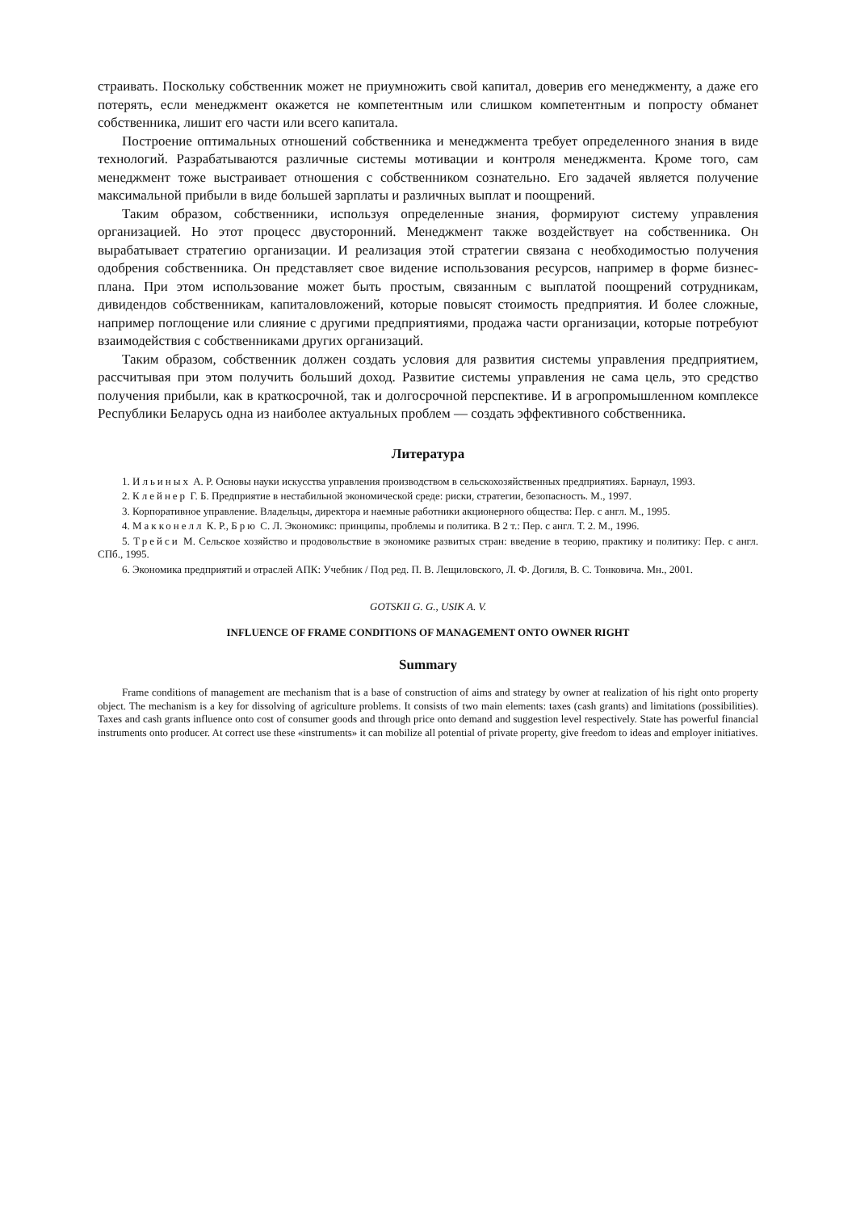страивать. Поскольку собственник может не приумножить свой капитал, доверив его менеджменту, а даже его потерять, если менеджмент окажется не компетентным или слишком компетентным и попросту обманет собственника, лишит его части или всего капитала.
Построение оптимальных отношений собственника и менеджмента требует определенного знания в виде технологий. Разрабатываются различные системы мотивации и контроля менеджмента. Кроме того, сам менеджмент тоже выстраивает отношения с собственником сознательно. Его задачей является получение максимальной прибыли в виде большей зарплаты и различных выплат и поощрений.
Таким образом, собственники, используя определенные знания, формируют систему управления организацией. Но этот процесс двусторонний. Менеджмент также воздействует на собственника. Он вырабатывает стратегию организации. И реализация этой стратегии связана с необходимостью получения одобрения собственника. Он представляет свое видение использования ресурсов, например в форме бизнес-плана. При этом использование может быть простым, связанным с выплатой поощрений сотрудникам, дивидендов собственникам, капиталовложений, которые повысят стоимость предприятия. И более сложные, например поглощение или слияние с другими предприятиями, продажа части организации, которые потребуют взаимодействия с собственниками других организаций.
Таким образом, собственник должен создать условия для развития системы управления предприятием, рассчитывая при этом получить больший доход. Развитие системы управления не сама цель, это средство получения прибыли, как в краткосрочной, так и долгосрочной перспективе. И в агропромышленном комплексе Республики Беларусь одна из наиболее актуальных проблем — создать эффективного собственника.
Литература
1. Ильиных А. Р. Основы науки искусства управления производством в сельскохозяйственных предприятиях. Барнаул, 1993.
2. Клейнер Г. Б. Предприятие в нестабильной экономической среде: риски, стратегии, безопасность. М., 1997.
3. Корпоративное управление. Владельцы, директора и наемные работники акционерного общества: Пер. с англ. М., 1995.
4. Макконелл К. Р., Брю С. Л. Экономикс: принципы, проблемы и политика. В 2 т.: Пер. с англ. Т. 2. М., 1996.
5. Трейси М. Сельское хозяйство и продовольствие в экономике развитых стран: введение в теорию, практику и политику: Пер. с англ. СПб., 1995.
6. Экономика предприятий и отраслей АПК: Учебник / Под ред. П. В. Лещиловского, Л. Ф. Догиля, В. С. Тонковича. Мн., 2001.
GOTSKII G. G., USIK A. V.
INFLUENCE OF FRAME CONDITIONS OF MANAGEMENT ONTO OWNER RIGHT
Summary
Frame conditions of management are mechanism that is a base of construction of aims and strategy by owner at realization of his right onto property object. The mechanism is a key for dissolving of agriculture problems. It consists of two main elements: taxes (cash grants) and limitations (possibilities). Taxes and cash grants influence onto cost of consumer goods and through price onto demand and suggestion level respectively. State has powerful financial instruments onto producer. At correct use these «instruments» it can mobilize all potential of private property, give freedom to ideas and employer initiatives.